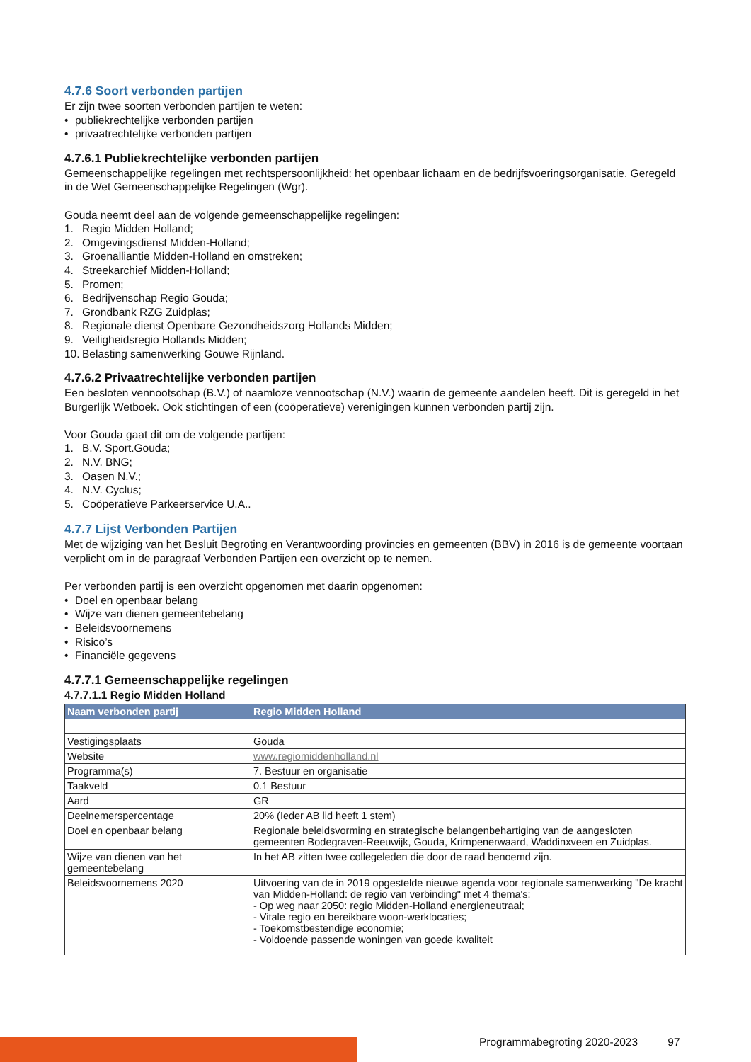4.7.6 Soort verbonden partijen
Er zijn twee soorten verbonden partijen te weten:
• publiekrechtelijke verbonden partijen
• privaatrechtelijke verbonden partijen
4.7.6.1 Publiekrechtelijke verbonden partijen
Gemeenschappelijke regelingen met rechtspersoonlijkheid: het openbaar lichaam en de bedrijfsvoeringsorganisatie. Geregeld in de Wet Gemeenschappelijke Regelingen (Wgr).
Gouda neemt deel aan de volgende gemeenschappelijke regelingen:
1. Regio Midden Holland;
2. Omgevingsdienst Midden-Holland;
3. Groenalliantie Midden-Holland en omstreken;
4. Streekarchief Midden-Holland;
5. Promen;
6. Bedrijvenschap Regio Gouda;
7. Grondbank RZG Zuidplas;
8. Regionale dienst Openbare Gezondheidszorg Hollands Midden;
9. Veiligheidsregio Hollands Midden;
10. Belasting samenwerking Gouwe Rijnland.
4.7.6.2 Privaatrechtelijke verbonden partijen
Een besloten vennootschap (B.V.) of naamloze vennootschap (N.V.) waarin de gemeente aandelen heeft. Dit is geregeld in het Burgerlijk Wetboek. Ook stichtingen of een (coöperatieve) verenigingen kunnen verbonden partij zijn.
Voor Gouda gaat dit om de volgende partijen:
1. B.V. Sport.Gouda;
2. N.V. BNG;
3. Oasen N.V.;
4. N.V. Cyclus;
5. Coöperatieve Parkeerservice U.A..
4.7.7 Lijst Verbonden Partijen
Met de wijziging van het Besluit Begroting en Verantwoording provincies en gemeenten (BBV) in 2016 is de gemeente voortaan verplicht om in de paragraaf Verbonden Partijen een overzicht op te nemen.
Per verbonden partij is een overzicht opgenomen met daarin opgenomen:
• Doel en openbaar belang
• Wijze van dienen gemeentebelang
• Beleidsvoornemens
• Risico’s
• Financiële gegevens
4.7.7.1 Gemeenschappelijke regelingen
4.7.7.1.1 Regio Midden Holland
| Naam verbonden partij | Regio Midden Holland |
| --- | --- |
| Vestigingsplaats | Gouda |
| Website | www.regiomiddenholland.nl |
| Programma(s) | 7. Bestuur en organisatie |
| Taakveld | 0.1 Bestuur |
| Aard | GR |
| Deelnemerspercentage | 20% (Ieder AB lid heeft 1 stem) |
| Doel en openbaar belang | Regionale beleidsvorming en strategische belangenbehartiging van de aangesloten gemeenten Bodegraven-Reeuwijk, Gouda, Krimpenerwaard, Waddinxveen en Zuidplas. |
| Wijze van dienen van het gemeentebelang | In het AB zitten twee collegeleden die door de raad benoemd zijn. |
| Beleidsvoornemens 2020 | Uitvoering van de in 2019 opgestelde nieuwe agenda voor regionale samenwerking "De kracht van Midden-Holland: de regio van verbinding" met 4 thema's: - Op weg naar 2050: regio Midden-Holland energieneutraal; - Vitale regio en bereikbare woon-werklocaties; - Toekomstbestendige economie; - Voldoende passende woningen van goede kwaliteit |
Programmabegroting 2020-2023 97